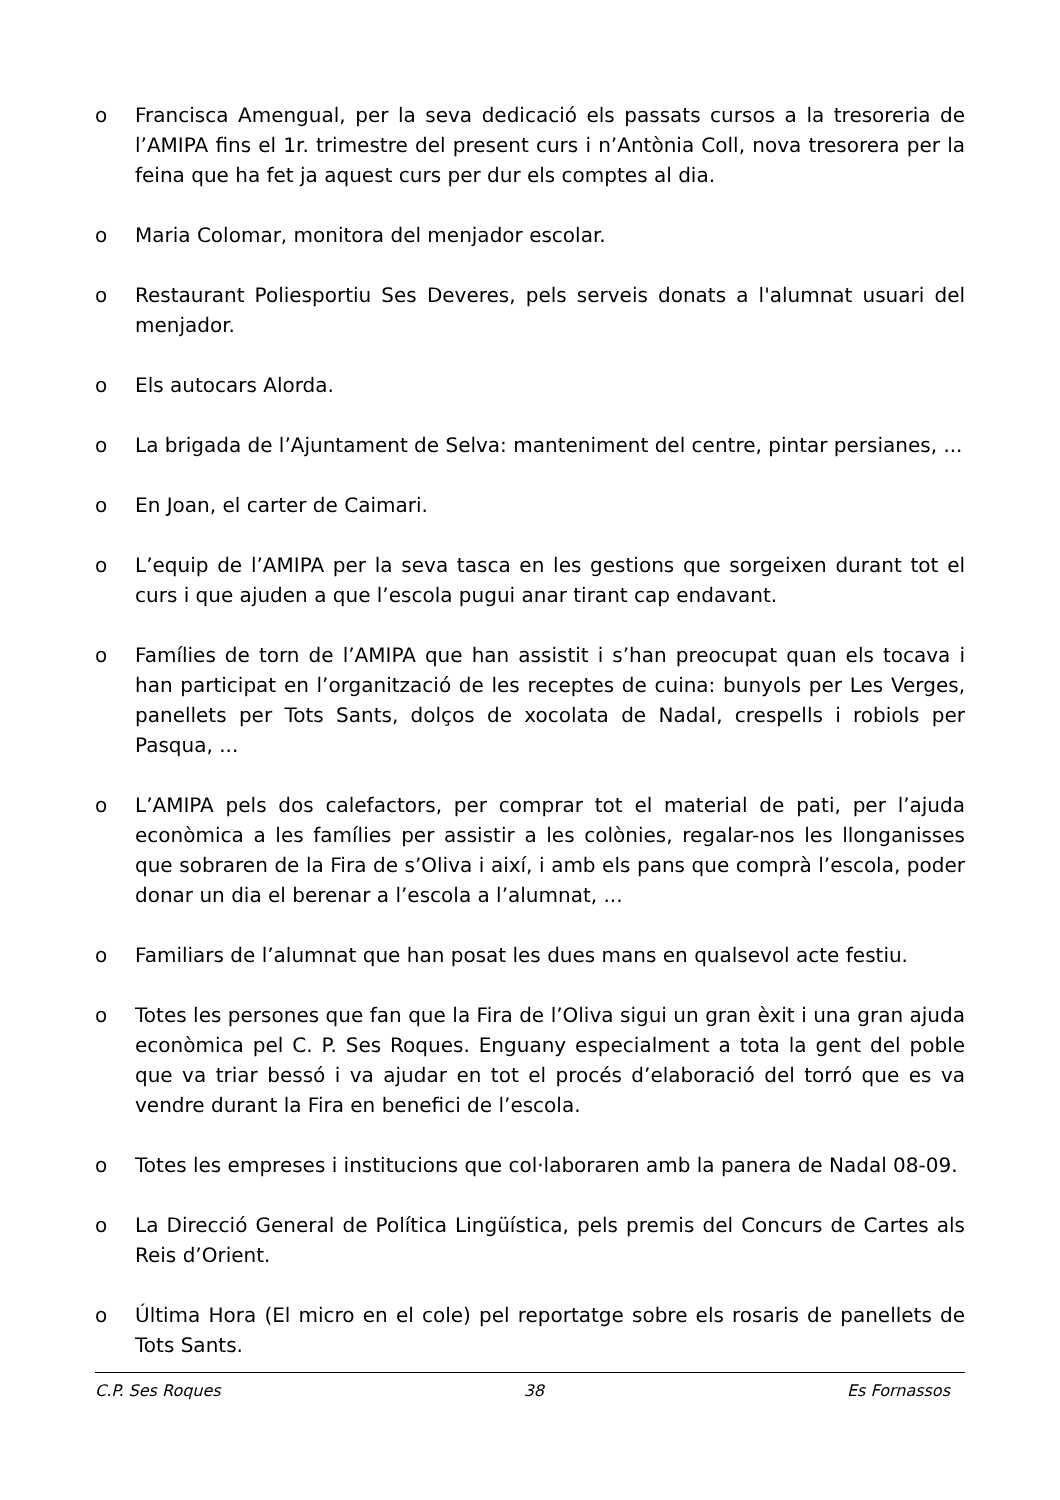o Francisca Amengual, per la seva dedicació els passats cursos a la tresoreria de l’AMIPA fins el 1r. trimestre del present curs i n’Antònia Coll, nova tresorera per la feina que ha fet ja aquest curs per dur els comptes al dia.
o Maria Colomar, monitora del menjador escolar.
o Restaurant Poliesportiu Ses Deveres, pels serveis donats a l'alumnat usuari del menjador.
o Els autocars Alorda.
o La brigada de l’Ajuntament de Selva: manteniment del centre, pintar persianes, ...
o En Joan, el carter de Caimari.
o L’equip de l’AMIPA per la seva tasca en les gestions que sorgeixen durant tot el curs i que ajuden a que l’escola pugui anar tirant cap endavant.
o Famílies de torn de l’AMIPA que han assistit i s’han preocupat quan els tocava i han participat en l’organització de les receptes de cuina: bunyols per Les Verges, panellets per Tots Sants, dolços de xocolata de Nadal, crespells i robiols per Pasqua, ...
o L’AMIPA pels dos calefactors, per comprar tot el material de pati, per l’ajuda econòmica a les famílies per assistir a les colònies, regalar-nos les llonganisses que sobraren de la Fira de s’Oliva i així, i amb els pans que comprà l’escola, poder donar un dia el berenar a l’escola a l’alumnat, ...
o Familiars de l’alumnat que han posat les dues mans en qualsevol acte festiu.
o Totes les persones que fan que la Fira de l’Oliva sigui un gran èxit i una gran ajuda econòmica pel C. P. Ses Roques. Enguany especialment a tota la gent del poble que va triar bessó i va ajudar en tot el procés d’elaboració del torró que es va vendre durant la Fira en benefici de l’escola.
o Totes les empreses i institucions que col·laboraren amb la panera de Nadal 08-09.
o La Direcció General de Política Lingüística, pels premis del Concurs de Cartes als Reis d’Orient.
o Última Hora (El micro en el cole) pel reportatge sobre els rosaris de panellets de Tots Sants.
C.P. Ses Roques 38 Es Fornassos